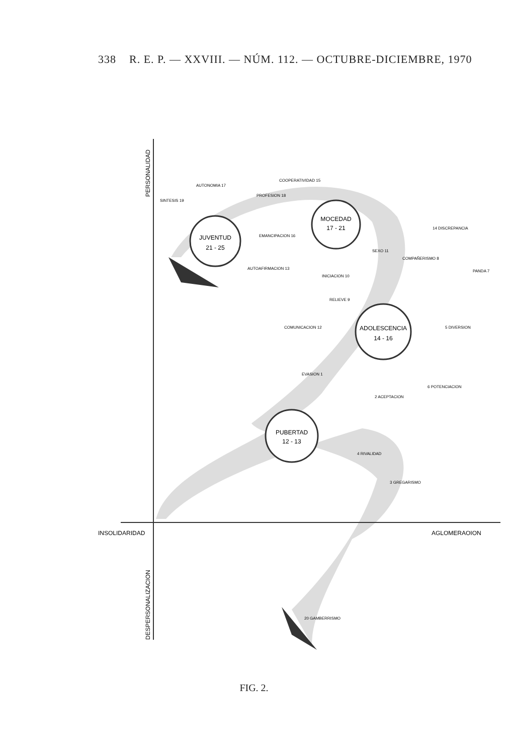338 R. E. P. — XXVIII. — NÚM. 112. — OCTUBRE-DICIEMBRE, 1970
PERSONALIDAD
DESPERSONALIZACION
INSOLIDARIDAD
AGLOMERAOION
JUVENTUD
21 - 25
MOCEDAD
17 - 21
ADOLESCENCIA
14 - 16
PUBERTAD
12 - 13
COOPERATIVIDAD 15
AUTONOMIA 17
SINTESIS 19
PROFESION 18
EMANCIPACION 16
14 DISCREPANCIA
SEXO 11
COMPAÑERISMO 8
PANDA 7
AUTOAFIRMACION 13
INICIACION 10
RELIEVE 9
COMUNICACION 12
5 DIVERSION
EVASION 1
6 POTENCIACION
2 ACEPTACION
4 RIVALIDAD
3 GREGARISMO
20 GAMBERRISMO
FIG. 2.